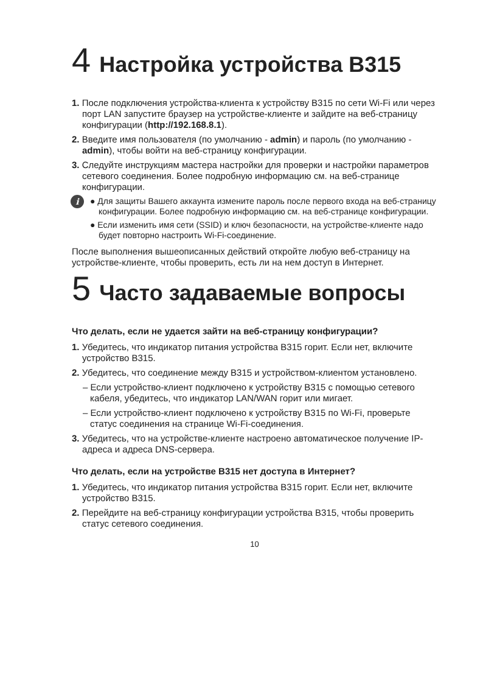4 Настройка устройства B315
1. После подключения устройства-клиента к устройству B315 по сети Wi-Fi или через порт LAN запустите браузер на устройстве-клиенте и зайдите на веб-страницу конфигурации (http://192.168.8.1).
2. Введите имя пользователя (по умолчанию - admin) и пароль (по умолчанию - admin), чтобы войти на веб-страницу конфигурации.
3. Следуйте инструкциям мастера настройки для проверки и настройки параметров сетевого соединения. Более подробную информацию см. на веб-странице конфигурации.
i
● Для защиты Вашего аккаунта измените пароль после первого входа на веб-страницу конфигурации. Более подробную информацию см. на веб-странице конфигурации.
● Если изменить имя сети (SSID) и ключ безопасности, на устройстве-клиенте надо будет повторно настроить Wi-Fi-соединение.
После выполнения вышеописанных действий откройте любую веб-страницу на устройстве-клиенте, чтобы проверить, есть ли на нем доступ в Интернет.
5 Часто задаваемые вопросы
Что делать, если не удается зайти на веб-страницу конфигурации?
1. Убедитесь, что индикатор питания устройства B315 горит. Если нет, включите устройство B315.
2. Убедитесь, что соединение между B315 и устройством-клиентом установлено.
– Если устройство-клиент подключено к устройству B315 с помощью сетевого кабеля, убедитесь, что индикатор LAN/WAN горит или мигает.
– Если устройство-клиент подключено к устройству B315 по Wi-Fi, проверьте статус соединения на странице Wi-Fi-соединения.
3. Убедитесь, что на устройстве-клиенте настроено автоматическое получение IP-адреса и адреса DNS-сервера.
Что делать, если на устройстве B315 нет доступа в Интернет?
1. Убедитесь, что индикатор питания устройства B315 горит. Если нет, включите устройство B315.
2. Перейдите на веб-страницу конфигурации устройства B315, чтобы проверить статус сетевого соединения.
10